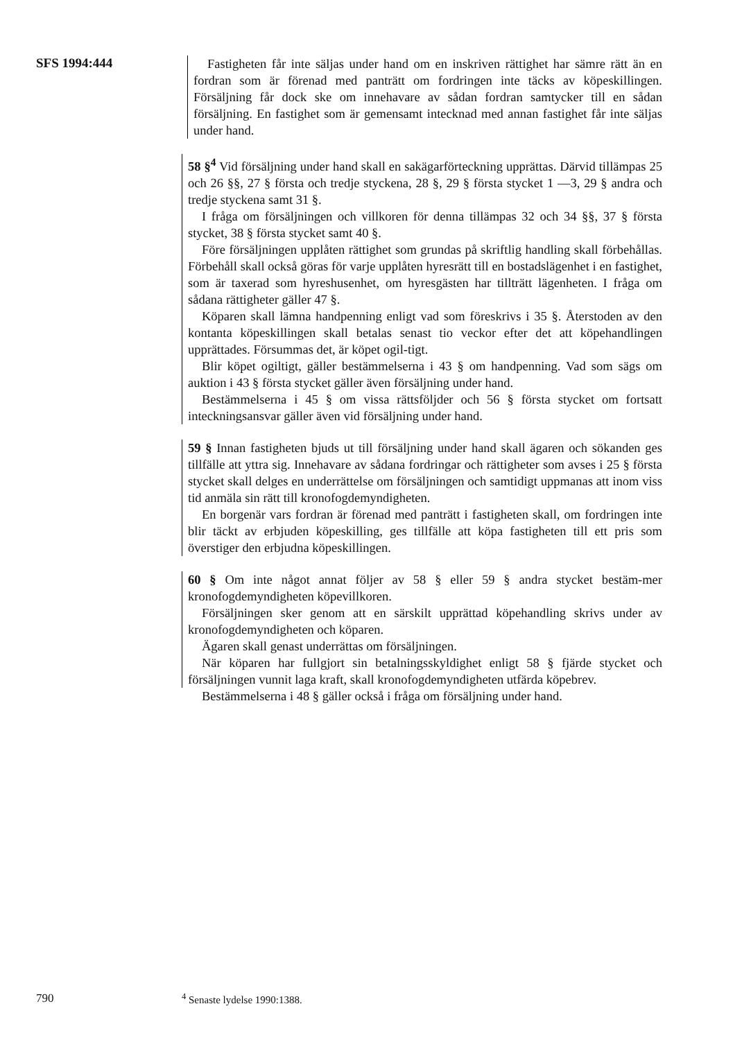SFS 1994:444
Fastigheten får inte säljas under hand om en inskriven rättighet har sämre rätt än en fordran som är förenad med panträtt om fordringen inte täcks av köpeskillingen. Försäljning får dock ske om innehavare av sådan fordran samtycker till en sådan försäljning. En fastighet som är gemensamt intecknad med annan fastighet får inte säljas under hand.
58 §<sup>4</sup> Vid försäljning under hand skall en sakägarförteckning upprättas. Därvid tillämpas 25 och 26 §§, 27 § första och tredje styckena, 28 §, 29 § första stycket 1 —3, 29 § andra och tredje styckena samt 31 §.
I fråga om försäljningen och villkoren för denna tillämpas 32 och 34 §§, 37 § första stycket, 38 § första stycket samt 40 §.
Före försäljningen upplåten rättighet som grundas på skriftlig handling skall förbehållas. Förbehåll skall också göras för varje upplåten hyresrätt till en bostadslägenhet i en fastighet, som är taxerad som hyreshusenhet, om hyresgästen har tillträtt lägenheten. I fråga om sådana rättigheter gäller 47 §.
Köparen skall lämna handpenning enligt vad som föreskrivs i 35 §. Återstoden av den kontanta köpeskillingen skall betalas senast tio veckor efter det att köpehandlingen upprättades. Försummas det, är köpet ogil-tigt.
Blir köpet ogiltigt, gäller bestämmelserna i 43 § om handpenning. Vad som sägs om auktion i 43 § första stycket gäller även försäljning under hand.
Bestämmelserna i 45 § om vissa rättsföljder och 56 § första stycket om fortsatt inteckningsansvar gäller även vid försäljning under hand.
59 § Innan fastigheten bjuds ut till försäljning under hand skall ägaren och sökanden ges tillfälle att yttra sig. Innehavare av sådana fordringar och rättigheter som avses i 25 § första stycket skall delges en underrättelse om försäljningen och samtidigt uppmanas att inom viss tid anmäla sin rätt till kronofogdemyndigheten.
En borgenär vars fordran är förenad med panträtt i fastigheten skall, om fordringen inte blir täckt av erbjuden köpeskilling, ges tillfälle att köpa fastigheten till ett pris som överstiger den erbjudna köpeskillingen.
60 § Om inte något annat följer av 58 § eller 59 § andra stycket bestäm-mer kronofogdemyndigheten köpevillkoren.
Försäljningen sker genom att en särskilt upprättad köpehandling skrivs under av kronofogdemyndigheten och köparen.
Ägaren skall genast underrättas om försäljningen.
När köparen har fullgjort sin betalningsskyldighet enligt 58 § fjärde stycket och försäljningen vunnit laga kraft, skall kronofogdemyndigheten utfärda köpebrev.
Bestämmelserna i 48 § gäller också i fråga om försäljning under hand.
790 <sup>4</sup> Senaste lydelse 1990:1388.